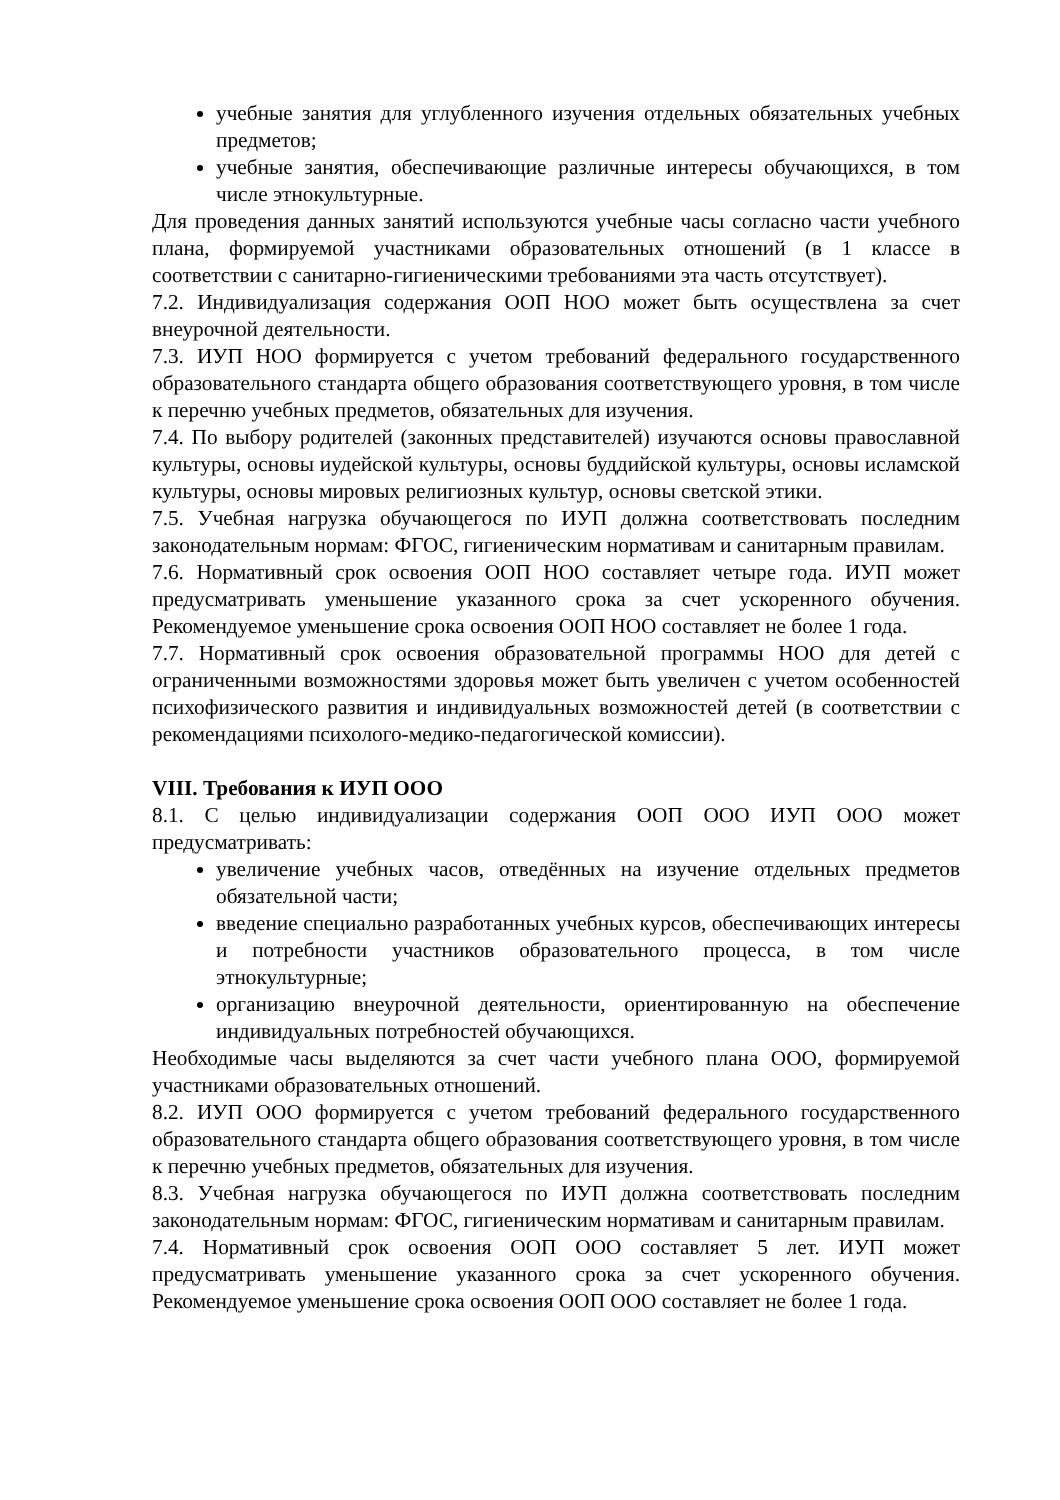учебные занятия для углубленного изучения отдельных обязательных учебных предметов;
учебные занятия, обеспечивающие различные интересы обучающихся, в том числе этнокультурные.
Для проведения данных занятий используются учебные часы согласно части учебного плана, формируемой участниками образовательных отношений (в 1 классе в соответствии с санитарно-гигиеническими требованиями эта часть отсутствует).
7.2. Индивидуализация содержания ООП НОО может быть осуществлена за счет внеурочной деятельности.
7.3. ИУП НОО формируется с учетом требований федерального государственного образовательного стандарта общего образования соответствующего уровня, в том числе к перечню учебных предметов, обязательных для изучения.
7.4. По выбору родителей (законных представителей) изучаются основы православной культуры, основы иудейской культуры, основы буддийской культуры, основы исламской культуры, основы мировых религиозных культур, основы светской этики.
7.5. Учебная нагрузка обучающегося по ИУП должна соответствовать последним законодательным нормам: ФГОС, гигиеническим нормативам и санитарным правилам.
7.6. Нормативный срок освоения ООП НОО составляет четыре года. ИУП может предусматривать уменьшение указанного срока за счет ускоренного обучения. Рекомендуемое уменьшение срока освоения ООП НОО составляет не более 1 года.
7.7. Нормативный срок освоения образовательной программы НОО для детей с ограниченными возможностями здоровья может быть увеличен с учетом особенностей психофизического развития и индивидуальных возможностей детей (в соответствии с рекомендациями психолого-медико-педагогической комиссии).
VIII. Требования к ИУП ООО
8.1. С целью индивидуализации содержания ООП ООО ИУП ООО может предусматривать:
увеличение учебных часов, отведённых на изучение отдельных предметов обязательной части;
введение специально разработанных учебных курсов, обеспечивающих интересы и потребности участников образовательного процесса, в том числе этнокультурные;
организацию внеурочной деятельности, ориентированную на обеспечение индивидуальных потребностей обучающихся.
Необходимые часы выделяются за счет части учебного плана ООО, формируемой участниками образовательных отношений.
8.2. ИУП ООО формируется с учетом требований федерального государственного образовательного стандарта общего образования соответствующего уровня, в том числе к перечню учебных предметов, обязательных для изучения.
8.3. Учебная нагрузка обучающегося по ИУП должна соответствовать последним законодательным нормам: ФГОС, гигиеническим нормативам и санитарным правилам.
7.4. Нормативный срок освоения ООП ООО составляет 5 лет. ИУП может предусматривать уменьшение указанного срока за счет ускоренного обучения. Рекомендуемое уменьшение срока освоения ООП ООО составляет не более 1 года.